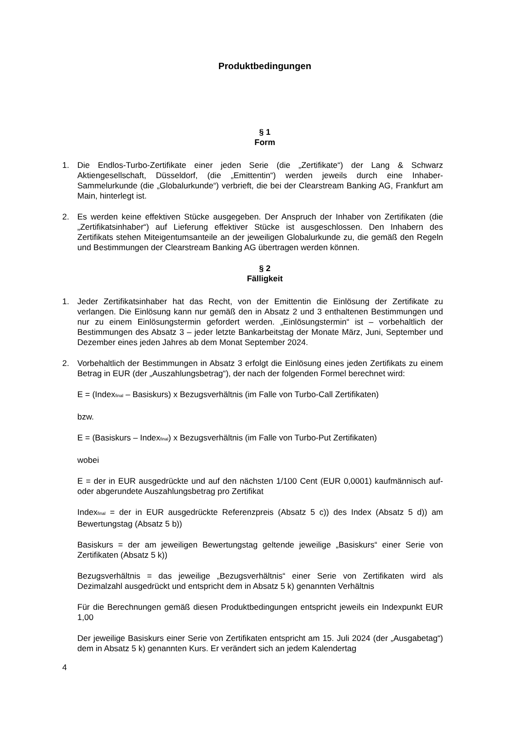Produktbedingungen
§ 1
Form
1. Die Endlos-Turbo-Zertifikate einer jeden Serie (die „Zertifikate“) der Lang & Schwarz Aktiengesellschaft, Düsseldorf, (die „Emittentin“) werden jeweils durch eine Inhaber-Sammelurkunde (die „Globalurkunde“) verbrieft, die bei der Clearstream Banking AG, Frankfurt am Main, hinterlegt ist.
2. Es werden keine effektiven Stücke ausgegeben. Der Anspruch der Inhaber von Zertifikaten (die „Zertifikatsinhaber“) auf Lieferung effektiver Stücke ist ausgeschlossen. Den Inhabern des Zertifikats stehen Miteigentumsanteile an der jeweiligen Globalurkunde zu, die gemäß den Regeln und Bestimmungen der Clearstream Banking AG übertragen werden können.
§ 2
Fälligkeit
1. Jeder Zertifikatsinhaber hat das Recht, von der Emittentin die Einlösung der Zertifikate zu verlangen. Die Einlösung kann nur gemäß den in Absatz 2 und 3 enthaltenen Bestimmungen und nur zu einem Einlösungstermin gefordert werden. „Einlösungstermin“ ist – vorbehaltlich der Bestimmungen des Absatz 3 – jeder letzte Bankarbeitstag der Monate März, Juni, September und Dezember eines jeden Jahres ab dem Monat September 2024.
2. Vorbehaltlich der Bestimmungen in Absatz 3 erfolgt die Einlösung eines jeden Zertifikats zu einem Betrag in EUR (der „Auszahlungsbetrag“), der nach der folgenden Formel berechnet wird:
E = (Index<sub>final</sub> – Basiskurs) x Bezugsverhältnis (im Falle von Turbo-Call Zertifikaten)
bzw.
E = (Basiskurs – Index<sub>final</sub>) x Bezugsverhältnis (im Falle von Turbo-Put Zertifikaten)
wobei
E = der in EUR ausgedrückte und auf den nächsten 1/100 Cent (EUR 0,0001) kaufmännisch auf- oder abgerundete Auszahlungsbetrag pro Zertifikat
Index<sub>final</sub> = der in EUR ausgedrückte Referenzpreis (Absatz 5 c)) des Index (Absatz 5 d)) am Bewertungstag (Absatz 5 b))
Basiskurs = der am jeweiligen Bewertungstag geltende jeweilige „Basiskurs“ einer Serie von Zertifikaten (Absatz 5 k))
Bezugsverhältnis = das jeweilige „Bezugsverhältnis“ einer Serie von Zertifikaten wird als Dezimalzahl ausgedrückt und entspricht dem in Absatz 5 k) genannten Verhältnis
Für die Berechnungen gemäß diesen Produktbedingungen entspricht jeweils ein Indexpunkt EUR 1,00
Der jeweilige Basiskurs einer Serie von Zertifikaten entspricht am 15. Juli 2024 (der „Ausgabetag“) dem in Absatz 5 k) genannten Kurs. Er verändert sich an jedem Kalendertag
4